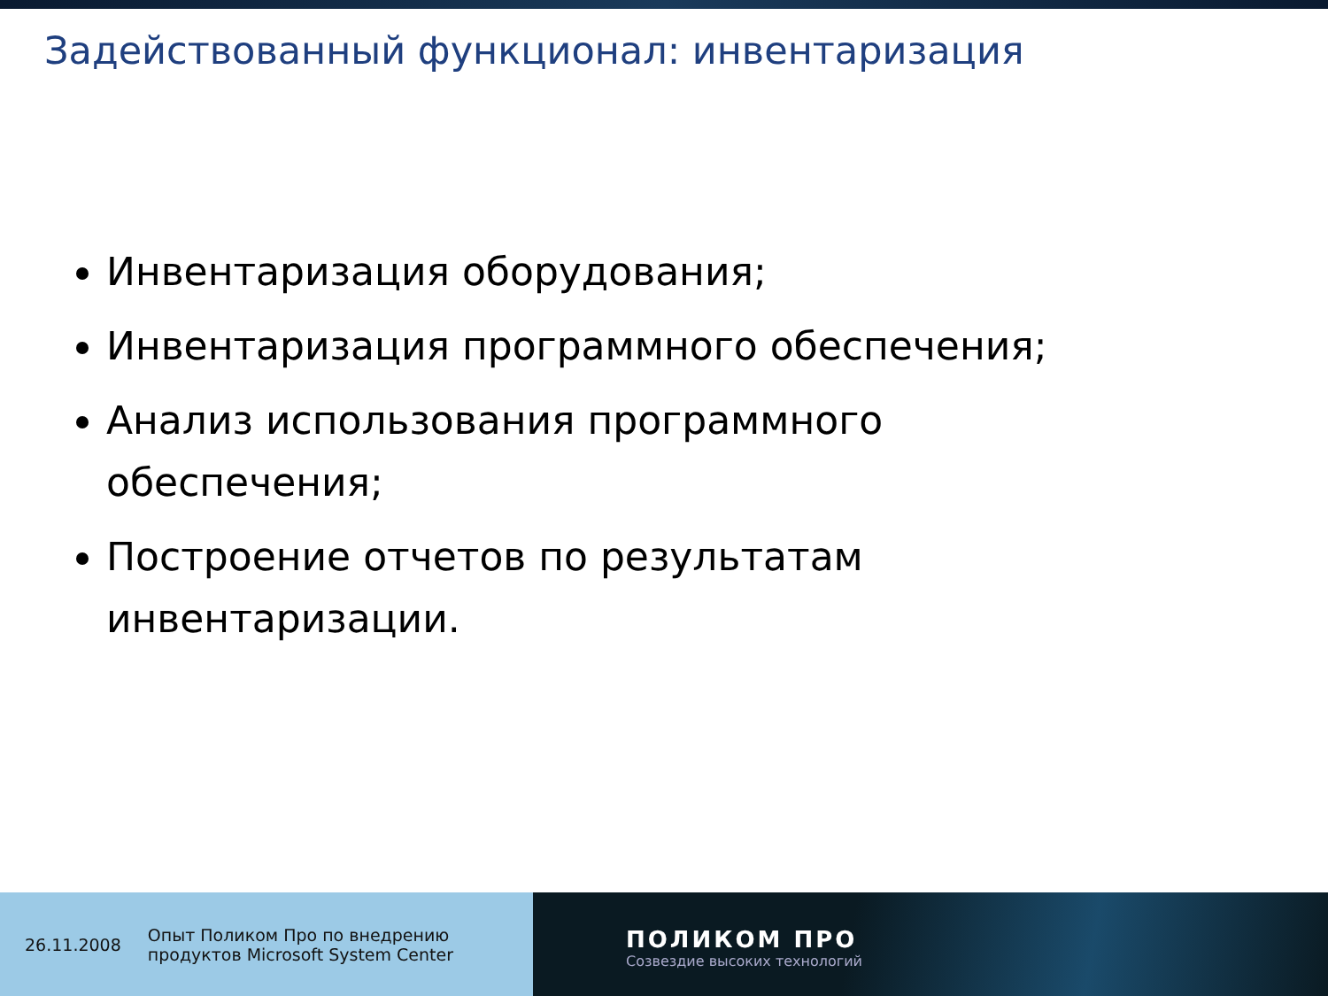Задействованный функционал: инвентаризация
Инвентаризация оборудования;
Инвентаризация программного обеспечения;
Анализ использования программного обеспечения;
Построение отчетов по результатам инвентаризации.
26.11.2008 Опыт Поликом Про по внедрению
продуктов Microsoft System Center
ПОЛИКОМ ПРО
Созвездие высоких технологий